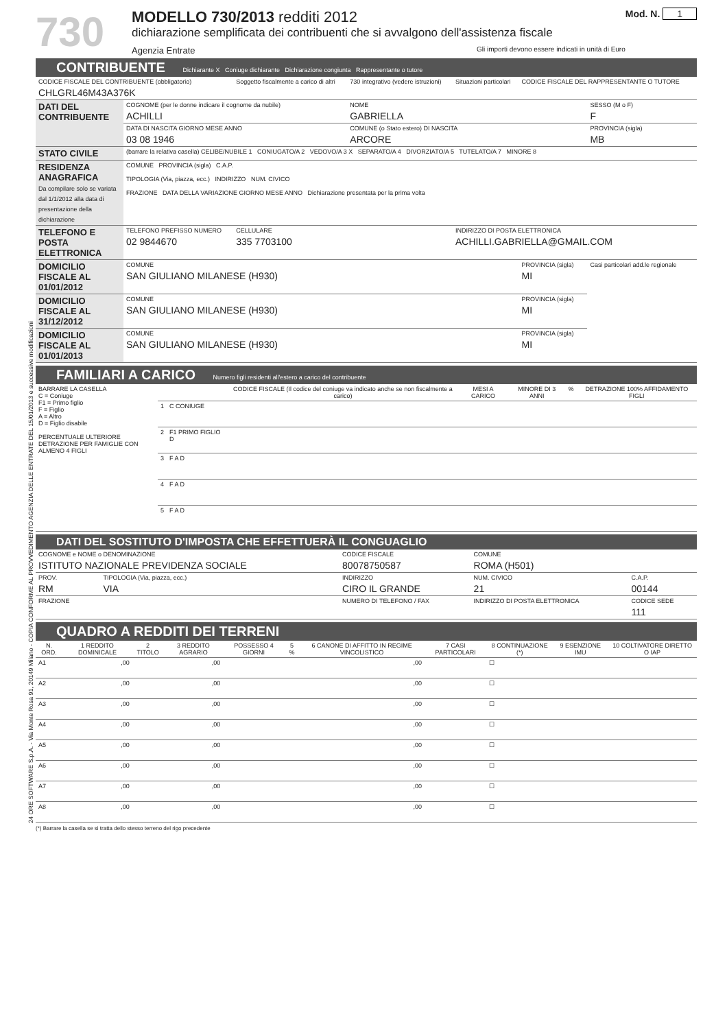24 ORE SOFTWARE S.p.A. - Via Monte Rosa 91, 20149 Milano - COPIA CONFORME AL PROVVEDIMENTO AGENZIA DELLE ENTRATE DEL 15/01/2013 e successive modificazioni
730
MODELLO 730/2013 redditi 2012
dichiarazione semplificata dei contribuenti che si avvalgono dell'assistenza fiscale
Agenzia Entrate Gli importi devono essere indicati in unità di Euro
Mod. N. 1
CONTRIBUENTE Dichiarante X Coniuge dichiarante Dichiarazione congiunta Rappresentante o tutore
| CODICE FISCALE DEL CONTRIBUENTE (obbligatorio) CHLGRL46M43A376K | | Soggetto fiscalmente a carico di altri | 730 integrativo (vedere istruzioni) | Situazioni particolari | CODICE FISCALE DEL RAPPRESENTANTE O TUTORE | |
| DATI DEL CONTRIBUENTE | COGNOME (per le donne indicare il cognome da nubile) ACHILLI | | NOME GABRIELLA | | | SESSO (M o F) F |
| | DATA DI NASCITA GIORNO MESE ANNO 03 08 1946 | | COMUNE (o Stato estero) DI NASCITA ARCORE | | | PROVINCIA (sigla) MB |
| STATO CIVILE | (barrare la relativa casella) CELIBE/NUBILE 1 CONIUGATO/A 2 VEDOVO/A 3 X SEPARATO/A 4 DIVORZIATO/A 5 TUTELATO/A 7 MINORE 8 | | | | | |
| RESIDENZA ANAGRAFICA Da compilare solo se variata dal 1/1/2012 alla data di presentazione della dichiarazione | COMUNE PROVINCIA (sigla) C.A.P. TIPOLOGIA (Via, piazza, ecc.) INDIRIZZO NUM. CIVICO FRAZIONE DATA DELLA VARIAZIONE GIORNO MESE ANNO Dichiarazione presentata per la prima volta | | | | | |
| TELEFONO E POSTA ELETTRONICA | TELEFONO PREFISSO NUMERO 02 9844670 | CELLULARE 335 7703100 | | INDIRIZZO DI POSTA ELETTRONICA ACHILLI.GABRIELLA@GMAIL.COM | | |
| DOMICILIO FISCALE AL 01/01/2012 | COMUNE SAN GIULIANO MILANESE (H930) | | | | PROVINCIA (sigla) MI | Casi particolari add.le regionale |
| DOMICILIO FISCALE AL 31/12/2012 | COMUNE SAN GIULIANO MILANESE (H930) | | | | PROVINCIA (sigla) MI | |
| DOMICILIO FISCALE AL 01/01/2013 | COMUNE SAN GIULIANO MILANESE (H930) | | | | PROVINCIA (sigla) MI | |
FAMILIARI A CARICO Numero figli residenti all'estero a carico del contribuente
| BARRARE LA CASELLA C = Coniuge F1 = Primo figlio F = Figlio A = Altro D = Figlio disabile PERCENTUALE ULTERIORE DETRAZIONE PER FAMIGLIE CON ALMENO 4 FIGLI | | | CODICE FISCALE (Il codice del coniuge va indicato anche se non fiscalmente a carico) | MESI A CARICO | MINORE DI 3 ANNI | % | DETRAZIONE 100% AFFIDAMENTO FIGLI |
| | 1 | C CONIUGE | | | | | |
| | 2 | F1 PRIMO FIGLIO D | | | | | |
| | 3 | F A D | | | | | |
| | 4 | F A D | | | | | |
| | 5 | F A D | | | | | |
DATI DEL SOSTITUTO D'IMPOSTA CHE EFFETTUERÀ IL CONGUAGLIO
| COGNOME e NOME o DENOMINAZIONE ISTITUTO NAZIONALE PREVIDENZA SOCIALE | | | CODICE FISCALE 80078750587 | COMUNE ROMA (H501) | |
| PROV. RM | TIPOLOGIA (Via, piazza, ecc.) VIA | INDIRIZZO CIRO IL GRANDE | | NUM. CIVICO 21 | C.A.P. 00144 |
| FRAZIONE | | | NUMERO DI TELEFONO / FAX | INDIRIZZO DI POSTA ELETTRONICA | CODICE SEDE 111 |
QUADRO A REDDITI DEI TERRENI
| N. ORD. | 1 REDDITO DOMINICALE | 2 TITOLO | 3 REDDITO AGRARIO | POSSESSO 4 GIORNI | 5 % | 6 CANONE DI AFFITTO IN REGIME VINCOLISTICO | 7 CASI PARTICOLARI | 8 CONTINUAZIONE (*) | 9 ESENZIONE IMU | 10 COLTIVATORE DIRETTO O IAP |
| --- | --- | --- | --- | --- | --- | --- | --- | --- | --- | --- |
| A1 | ,00 | | ,00 | | | ,00 | | ☐ | | |
| A2 | ,00 | | ,00 | | | ,00 | | ☐ | | |
| A3 | ,00 | | ,00 | | | ,00 | | ☐ | | |
| A4 | ,00 | | ,00 | | | ,00 | | ☐ | | |
| A5 | ,00 | | ,00 | | | ,00 | | ☐ | | |
| A6 | ,00 | | ,00 | | | ,00 | | ☐ | | |
| A7 | ,00 | | ,00 | | | ,00 | | ☐ | | |
| A8 | ,00 | | ,00 | | | ,00 | | ☐ | | |
(*) Barrare la casella se si tratta dello stesso terreno del rigo precedente